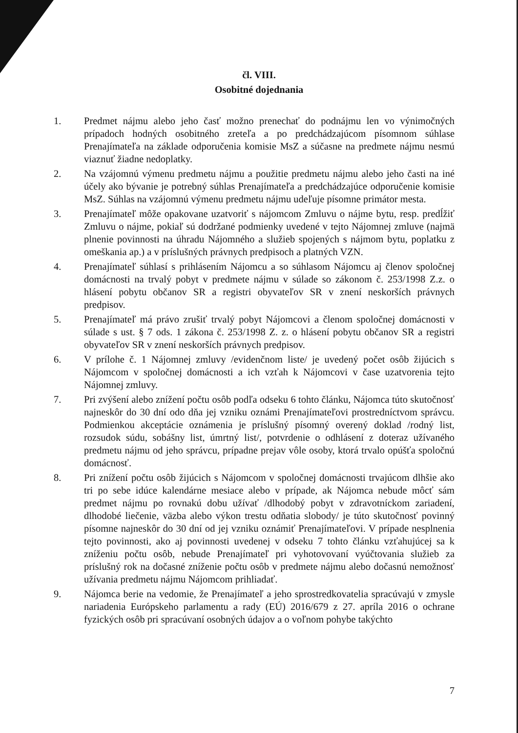čl. VIII.
Osobitné dojednania
1. Predmet nájmu alebo jeho časť možno prenechať do podnájmu len vo výnimočných prípadoch hodných osobitného zreteľa a po predchádzajúcom písomnom súhlase Prenajímateľa na základe odporučenia komisie MsZ a súčasne na predmete nájmu nesmú viaznuť žiadne nedoplatky.
2. Na vzájomnú výmenu predmetu nájmu a použitie predmetu nájmu alebo jeho časti na iné účely ako bývanie je potrebný súhlas Prenajímateľa a predchádzajúce odporučenie komisie MsZ. Súhlas na vzájomnú výmenu predmetu nájmu udeľuje písomne primátor mesta.
3. Prenajímateľ môže opakovane uzatvoriť s nájomcom Zmluvu o nájme bytu, resp. predĺžiť Zmluvu o nájme, pokiaľ sú dodržané podmienky uvedené v tejto Nájomnej zmluve (najmä plnenie povinnosti na úhradu Nájomného a služieb spojených s nájmom bytu, poplatku z omeškania ap.) a v príslušných právnych predpisoch a platných VZN.
4. Prenajímateľ súhlasí s prihlásením Nájomcu a so súhlasom Nájomcu aj členov spoločnej domácnosti na trvalý pobyt v predmete nájmu v súlade so zákonom č. 253/1998 Z.z. o hlásení pobytu občanov SR a registri obyvateľov SR v znení neskorších právnych predpisov.
5. Prenajímateľ má právo zrušiť trvalý pobyt Nájomcovi a členom spoločnej domácnosti v súlade s ust. § 7 ods. 1 zákona č. 253/1998 Z. z. o hlásení pobytu občanov SR a registri obyvateľov SR v znení neskorších právnych predpisov.
6. V prílohe č. 1 Nájomnej zmluvy /evidenčnom liste/ je uvedený počet osôb žijúcich s Nájomcom v spoločnej domácnosti a ich vzťah k Nájomcovi v čase uzatvorenia tejto Nájomnej zmluvy.
7. Pri zvýšení alebo znížení počtu osôb podľa odseku 6 tohto článku, Nájomca túto skutočnosť najneskôr do 30 dní odo dňa jej vzniku oznámi Prenajímateľovi prostredníctvom správcu. Podmienkou akceptácie oznámenia je príslušný písomný overený doklad /rodný list, rozsudok súdu, sobášny list, úmrtný list/, potvrdenie o odhlásení z doteraz užívaného predmetu nájmu od jeho správcu, prípadne prejav vôle osoby, ktorá trvalo opúšťa spoločnú domácnosť.
8. Pri znížení počtu osôb žijúcich s Nájomcom v spoločnej domácnosti trvajúcom dlhšie ako tri po sebe idúce kalendárne mesiace alebo v prípade, ak Nájomca nebude môcť sám predmet nájmu po rovnakú dobu užívať /dlhodobý pobyt v zdravotníckom zariadení, dlhodobé liečenie, väzba alebo výkon trestu odňatia slobody/ je túto skutočnosť povinný písomne najneskôr do 30 dní od jej vzniku oznámiť Prenajímateľovi. V prípade nesplnenia tejto povinnosti, ako aj povinnosti uvedenej v odseku 7 tohto článku vzťahujúcej sa k zníženiu počtu osôb, nebude Prenajímateľ pri vyhotovovaní vyúčtovania služieb za príslušný rok na dočasné zníženie počtu osôb v predmete nájmu alebo dočasnú nemožnosť užívania predmetu nájmu Nájomcom prihliadať.
9. Nájomca berie na vedomie, že Prenajímateľ a jeho sprostredkovatelia spracúvajú v zmysle nariadenia Európskeho parlamentu a rady (EÚ) 2016/679 z 27. apríla 2016 o ochrane fyzických osôb pri spracúvaní osobných údajov a o voľnom pohybe takýchto
7